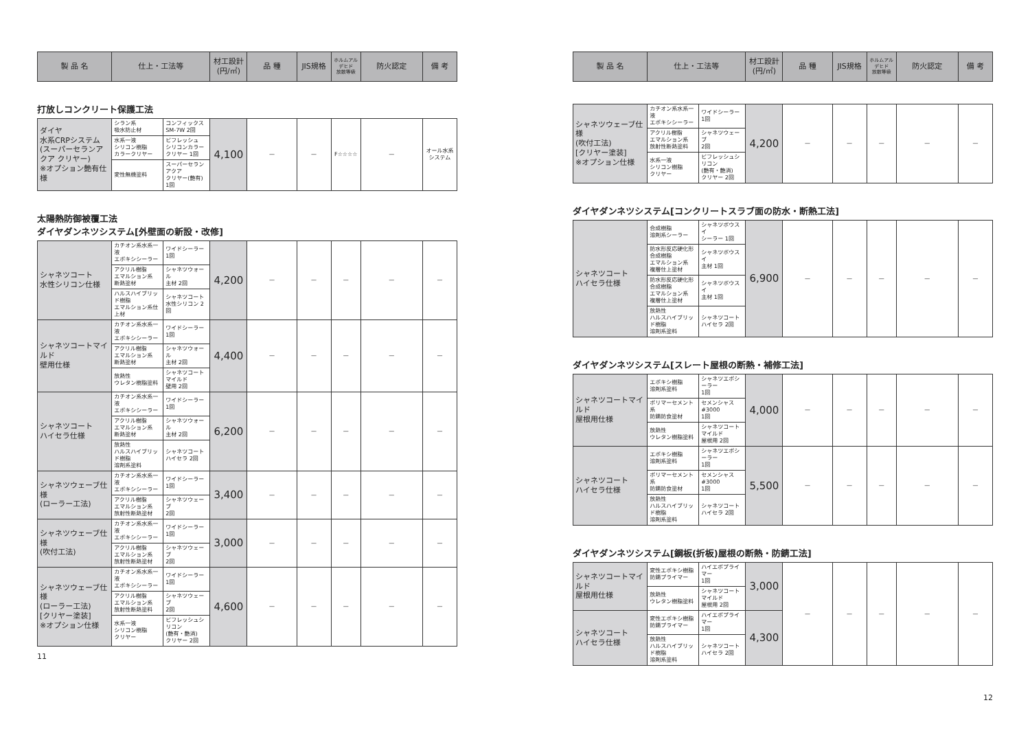| 製 品 名 | 仕上・工法等 | 材工設計 (円/㎡) | 品 種 | JIS規格 | ホルムアルデヒド 放散等級 | 防火認定 | 備 考 |
| --- | --- | --- | --- | --- | --- | --- | --- |
打放しコンクリート保護工法
| ダイヤ 水系CRPシステム (スーパーセランアクア クリヤー) ※オプション艶有仕様 | シラン系 吸水防止材 | コンフィックス SM-7W 2回 | 4,100 | — | — | F☆☆☆☆ | — | オール水系 システム |
| | 水系一液 シリコン樹脂 カラークリヤー | ビフレッシュ シリコンカラー クリヤー 1回 | | | | | | |
| | 変性無機塗料 | スーパーセランアクア クリヤー(艶有) 1回 | | | | | | |
太陽熱防御被覆工法
ダイヤダンネツシステム[外壁面の新設・改修]
| シャネツコート 水性シリコン仕様 | カチオン系水系一液 エポキシシーラー | ワイドシーラー 1回 | 4,200 | — | — | — | — | — |
| | アクリル樹脂 エマルション系 断熱塗材 | シャネツウォール 主材 2回 | | | | | | |
| | ハルスハイブリッド樹脂 エマルション系仕上材 | シャネツコート 水性シリコン 2回 | | | | | | |
| シャネツコートマイルド 壁用仕様 | カチオン系水系一液 エポキシシーラー | ワイドシーラー 1回 | 4,400 | — | — | — | — | — |
| | アクリル樹脂 エマルション系 断熱塗材 | シャネツウォール 主材 2回 | | | | | | |
| | 放熱性 ウレタン樹脂塗料 | シャネツコートマイルド 壁用 2回 | | | | | | |
| シャネツコート ハイセラ仕様 | カチオン系水系一液 エポキシシーラー | ワイドシーラー 1回 | 6,200 | — | — | — | — | — |
| | アクリル樹脂 エマルション系 断熱塗材 | シャネツウォール 主材 2回 | | | | | | |
| | 放熱性 ハルスハイブリッド樹脂 溶剤系塗料 | シャネツコート ハイセラ 2回 | | | | | | |
| シャネツウェーブ仕様 (ローラー工法) | カチオン系水系一液 エポキシシーラー | ワイドシーラー 1回 | 3,400 | — | — | — | — | — |
| | アクリル樹脂 エマルション系 放射性断熱塗材 | シャネツウェーブ 2回 | | | | | | |
| シャネツウェーブ仕様 (吹付工法) | カチオン系水系一液 エポキシシーラー | ワイドシーラー 1回 | 3,000 | — | — | — | — | — |
| | アクリル樹脂 エマルション系 放射性断熱塗材 | シャネツウェーブ 2回 | | | | | | |
| シャネツウェーブ仕様 (ローラー工法) [クリヤー塗装] ※オプション仕様 | カチオン系水系一液 エポキシシーラー | ワイドシーラー 1回 | 4,600 | — | — | — | — | — |
| | アクリル樹脂 エマルション系 放射性断熱塗料 | シャネツウェーブ 2回 | | | | | | |
| | 水系一液 シリコン樹脂 クリヤー | ビフレッシュシリコン (艶有・艶消) クリヤー 2回 | | | | | | |
11
| 製 品 名 | 仕上・工法等 | 材工設計 (円/㎡) | 品 種 | JIS規格 | ホルムアルデヒド 放散等級 | 防火認定 | 備 考 |
| --- | --- | --- | --- | --- | --- | --- | --- |
| シャネツウェーブ仕様 (吹付工法) [クリヤー塗装] ※オプション仕様 | カチオン系水系一液 エポキシシーラー | ワイドシーラー 1回 | 4,200 | — | — | — | — | — |
| | アクリル樹脂 エマルション系 放射性断熱塗料 | シャネツウェーブ 2回 | | | | | | |
| | 水系一液 シリコン樹脂 クリヤー | ビフレッシュシリコン (艶有・艶消) クリヤー 2回 | | | | | | |
ダイヤダンネツシステム[コンクリートスラブ面の防水・断熱工法]
| シャネツコート ハイセラ仕様 | 合成樹脂 溶剤系シーラー | シャネツボウスイ シーラー 1回 | 6,900 | — | — | — | — | — |
| | 防水形反応硬化形 合成樹脂 エマルション系 複層仕上塗材 | シャネツボウスイ 主材 1回 | | | | | | |
| | 防水形反応硬化形 合成樹脂 エマルション系 複層仕上塗材 | シャネツボウスイ 主材 1回 | | | | | | |
| | 放熱性 ハルスハイブリッド樹脂 溶剤系塗料 | シャネツコート ハイセラ 2回 | | | | | | |
ダイヤダンネツシステム[スレート屋根の断熱・補修工法]
| シャネツコートマイルド 屋根用仕様 | エポキシ樹脂 溶剤系塗料 | シャネツエポシーラー 1回 | 4,000 | — | — | — | — | — |
| | ポリマーセメント系 防錆防食塗材 | セメンシャス#3000 1回 | | | | | | |
| | 放熱性 ウレタン樹脂塗料 | シャネツコートマイルド 屋根用 2回 | | | | | | |
| シャネツコート ハイセラ仕様 | エポキシ樹脂 溶剤系塗料 | シャネツエポシーラー 1回 | 5,500 | — | — | — | — | — |
| | ポリマーセメント系 防錆防食塗材 | セメンシャス#3000 1回 | | | | | | |
| | 放熱性 ハルスハイブリッド樹脂 溶剤系塗料 | シャネツコート ハイセラ 2回 | | | | | | |
ダイヤダンネツシステム[鋼板(折板)屋根の断熱・防錆工法]
| シャネツコートマイルド 屋根用仕様 | 変性エポキシ樹脂 防錆プライマー | ハイエポプライマー 1回 | 3,000 | — | — | — | — | — |
| | 放熱性 ウレタン樹脂塗料 | シャネツコートマイルド 屋根用 2回 | | | | | | |
| シャネツコート ハイセラ仕様 | 変性エポキシ樹脂 防錆プライマー | ハイエポプライマー 1回 | 4,300 | | | | | |
| | 放熱性 ハルスハイブリッド樹脂 溶剤系塗料 | シャネツコート ハイセラ 2回 | | | | | | |
12